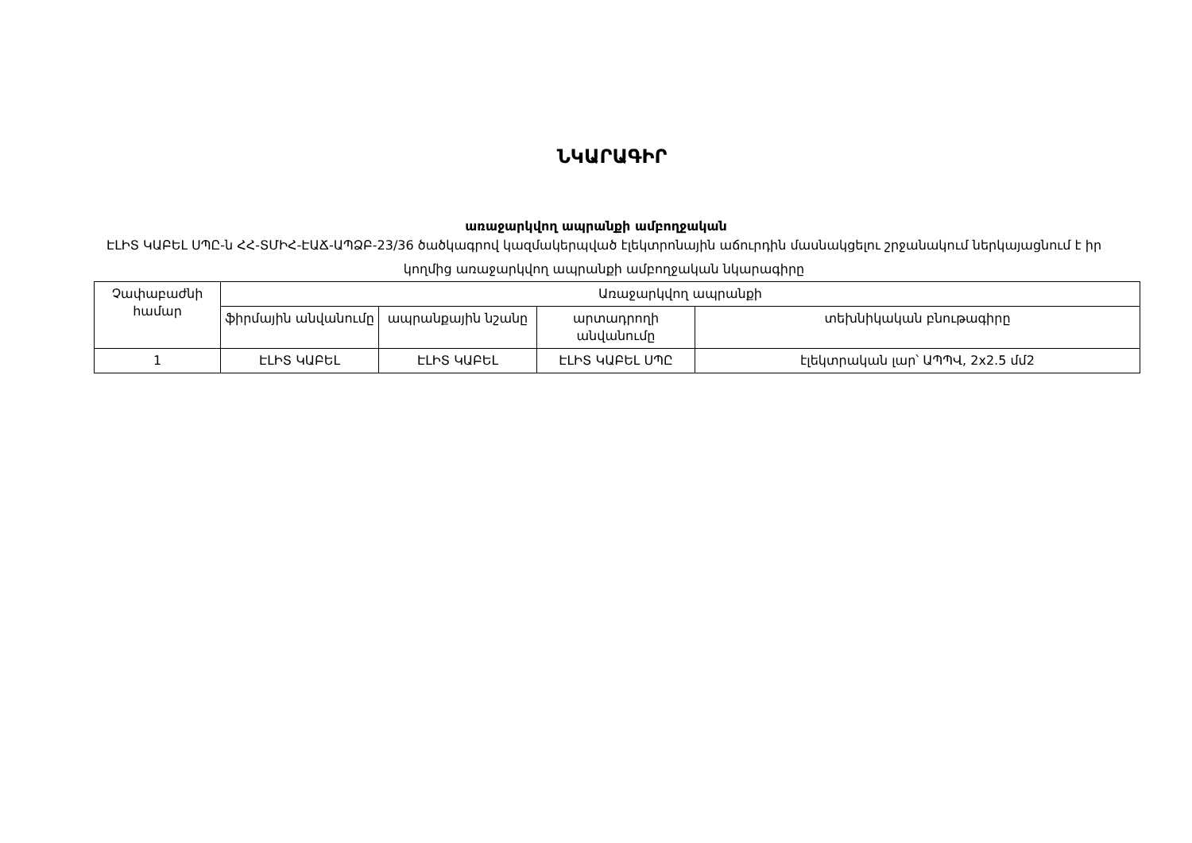ՆԿԱՐԱԳԻՐ
առաջարկվող ապրանքի ամբողջական
ԷԼԻՏ ԿԱԲԵԼ ՍՊԸ-ն ՀՀ-ՏՄԻՀ-ԷԱՃ-ԱՊՁԲ-23/36 ծածկագրով կազմակերպված էլեկտրոնային աճուրդին մասնակցելու շրջանակում ներկայացնում է իր կողմից առաջարկվող ապրանքի ամբողջական նկարագիրը
| Չափաբաժնի համար | Առաջարկվող ապրանքի | | | |
| --- | --- | --- | --- | --- |
| | ֆիրմային անվանումը | ապրանքային նշանը | արտադրողի անվանումը | տեխնիկական բնութագիրը |
| 1 | ԷԼԻՏ ԿԱԲԵԼ | ԷԼԻՏ ԿԱԲԵԼ | ԷԼԻՏ ԿԱԲԵԼ ՍՊԸ | էլեկտրական լար՝ ԱՊՊՎ, 2x2.5 մմ2 |